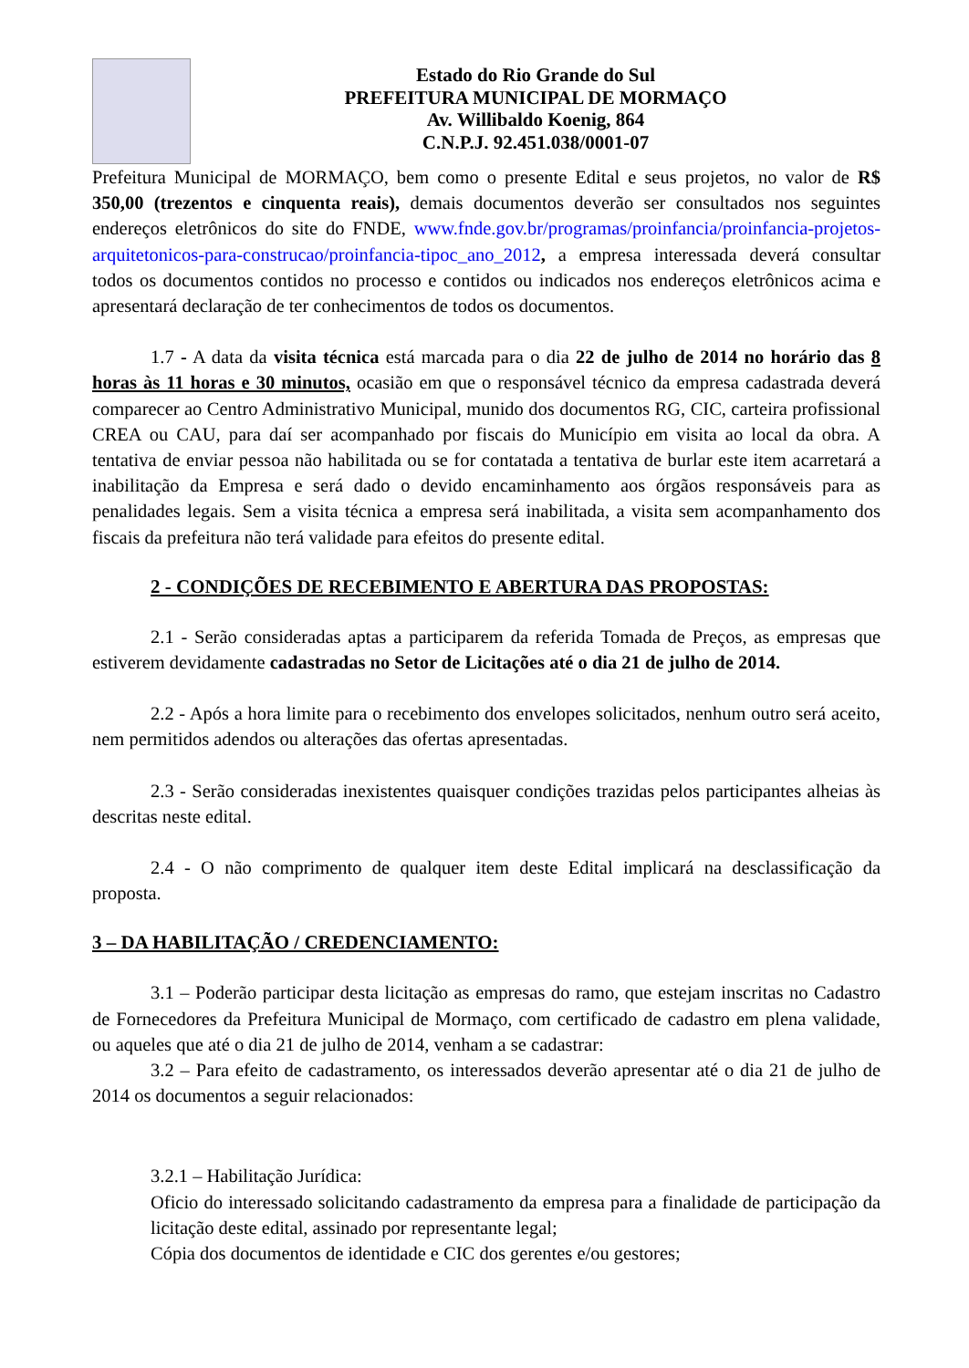Estado do Rio Grande do Sul
PREFEITURA MUNICIPAL DE MORMAÇO
Av. Willibaldo Koenig, 864
C.N.P.J. 92.451.038/0001-07
Prefeitura Municipal de MORMAÇO, bem como o presente Edital e seus projetos, no valor de R$ 350,00 (trezentos e cinquenta reais), demais documentos deverão ser consultados nos seguintes endereços eletrônicos do site do FNDE, www.fnde.gov.br/programas/proinfancia/proinfancia-projetos-arquitetonicos-para-construcao/proinfancia-tipoc_ano_2012, a empresa interessada deverá consultar todos os documentos contidos no processo e contidos ou indicados nos endereços eletrônicos acima e apresentará declaração de ter conhecimentos de todos os documentos.
1.7 - A data da visita técnica está marcada para o dia 22 de julho de 2014 no horário das 8 horas às 11 horas e 30 minutos, ocasião em que o responsável técnico da empresa cadastrada deverá comparecer ao Centro Administrativo Municipal, munido dos documentos RG, CIC, carteira profissional CREA ou CAU, para daí ser acompanhado por fiscais do Município em visita ao local da obra. A tentativa de enviar pessoa não habilitada ou se for contatada a tentativa de burlar este item acarretará a inabilitação da Empresa e será dado o devido encaminhamento aos órgãos responsáveis para as penalidades legais. Sem a visita técnica a empresa será inabilitada, a visita sem acompanhamento dos fiscais da prefeitura não terá validade para efeitos do presente edital.
2 - CONDIÇÕES DE RECEBIMENTO E ABERTURA DAS PROPOSTAS:
2.1 - Serão consideradas aptas a participarem da referida Tomada de Preços, as empresas que estiverem devidamente cadastradas no Setor de Licitações até o dia 21 de julho de 2014.
2.2 - Após a hora limite para o recebimento dos envelopes solicitados, nenhum outro será aceito, nem permitidos adendos ou alterações das ofertas apresentadas.
2.3 - Serão consideradas inexistentes quaisquer condições trazidas pelos participantes alheias às descritas neste edital.
2.4 - O não comprimento de qualquer item deste Edital implicará na desclassificação da proposta.
3 – DA HABILITAÇÃO / CREDENCIAMENTO:
3.1 – Poderão participar desta licitação as empresas do ramo, que estejam inscritas no Cadastro de Fornecedores da Prefeitura Municipal de Mormaço, com certificado de cadastro em plena validade, ou aqueles que até o dia 21 de julho de 2014, venham a se cadastrar:
3.2 – Para efeito de cadastramento, os interessados deverão apresentar até o dia 21 de julho de 2014 os documentos a seguir relacionados:
3.2.1 – Habilitação Jurídica:
Oficio do interessado solicitando cadastramento da empresa para a finalidade de participação da licitação deste edital, assinado por representante legal;
Cópia dos documentos de identidade e CIC dos gerentes e/ou gestores;